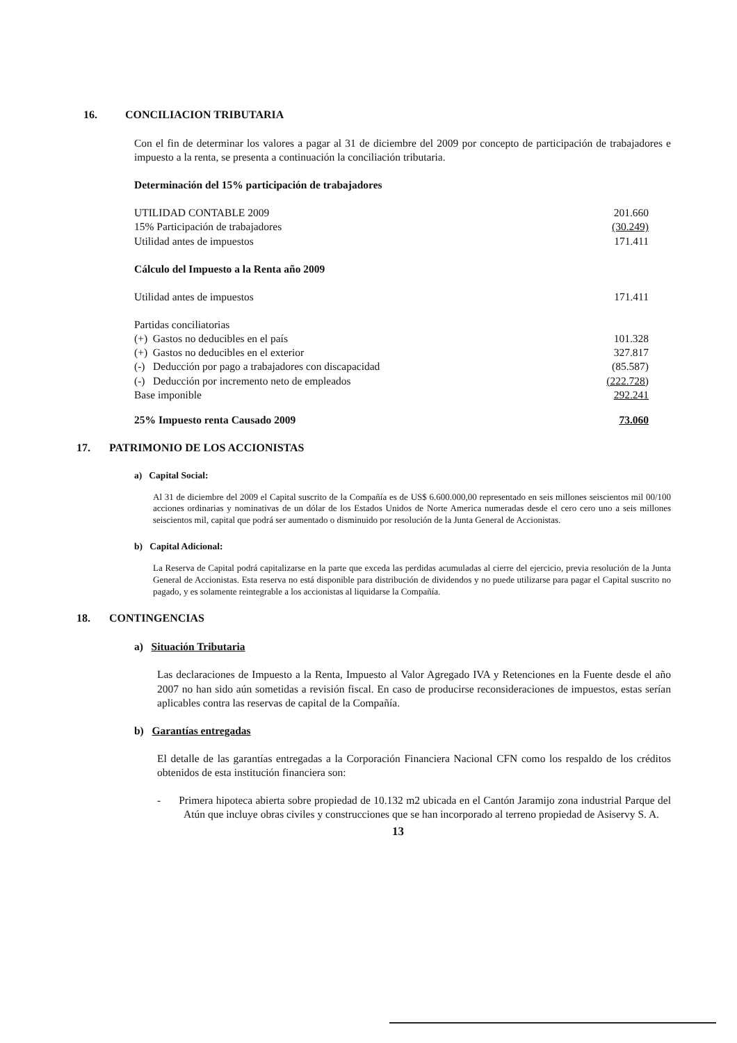16. CONCILIACION TRIBUTARIA
Con el fin de determinar los valores a pagar al 31 de diciembre del 2009 por concepto de participación de trabajadores e impuesto a la renta, se presenta a continuación la conciliación tributaria.
Determinación del 15% participación de trabajadores
| UTILIDAD CONTABLE 2009 | 201.660 |
| 15% Participación de trabajadores | (30.249) |
| Utilidad antes de impuestos | 171.411 |
Cálculo del Impuesto a la Renta año 2009
| Utilidad antes de impuestos | 171.411 |
| Partidas conciliatorias | |
| (+) Gastos no deducibles en el país | 101.328 |
| (+) Gastos no deducibles en el exterior | 327.817 |
| (-) Deducción por pago a trabajadores con discapacidad | (85.587) |
| (-) Deducción por incremento neto de empleados | (222.728) |
| Base imponible | 292.241 |
| 25% Impuesto renta Causado 2009 | 73.060 |
17. PATRIMONIO DE LOS ACCIONISTAS
a) Capital Social:
Al 31 de diciembre del 2009 el Capital suscrito de la Compañía es de US$ 6.600.000,00 representado en seis millones seiscientos mil 00/100 acciones ordinarias y nominativas de un dólar de los Estados Unidos de Norte America numeradas desde el cero cero uno a seis millones seiscientos mil, capital que podrá ser aumentado o disminuido por resolución de la Junta General de Accionistas.
b) Capital Adicional:
La Reserva de Capital podrá capitalizarse en la parte que exceda las perdidas acumuladas al cierre del ejercicio, previa resolución de la Junta General de Accionistas. Esta reserva no está disponible para distribución de dividendos y no puede utilizarse para pagar el Capital suscrito no pagado, y es solamente reintegrable a los accionistas al liquidarse la Compañía.
18. CONTINGENCIAS
a) Situación Tributaria
Las declaraciones de Impuesto a la Renta, Impuesto al Valor Agregado IVA y Retenciones en la Fuente desde el año 2007 no han sido aún sometidas a revisión fiscal. En caso de producirse reconsideraciones de impuestos, estas serían aplicables contra las reservas de capital de la Compañía.
b) Garantías entregadas
El detalle de las garantías entregadas a la Corporación Financiera Nacional CFN como los respaldo de los créditos obtenidos de esta institución financiera son:
- Primera hipoteca abierta sobre propiedad de 10.132 m2 ubicada en el Cantón Jaramijo zona industrial Parque del Atún que incluye obras civiles y construcciones que se han incorporado al terreno propiedad de Asiservy S. A.
13